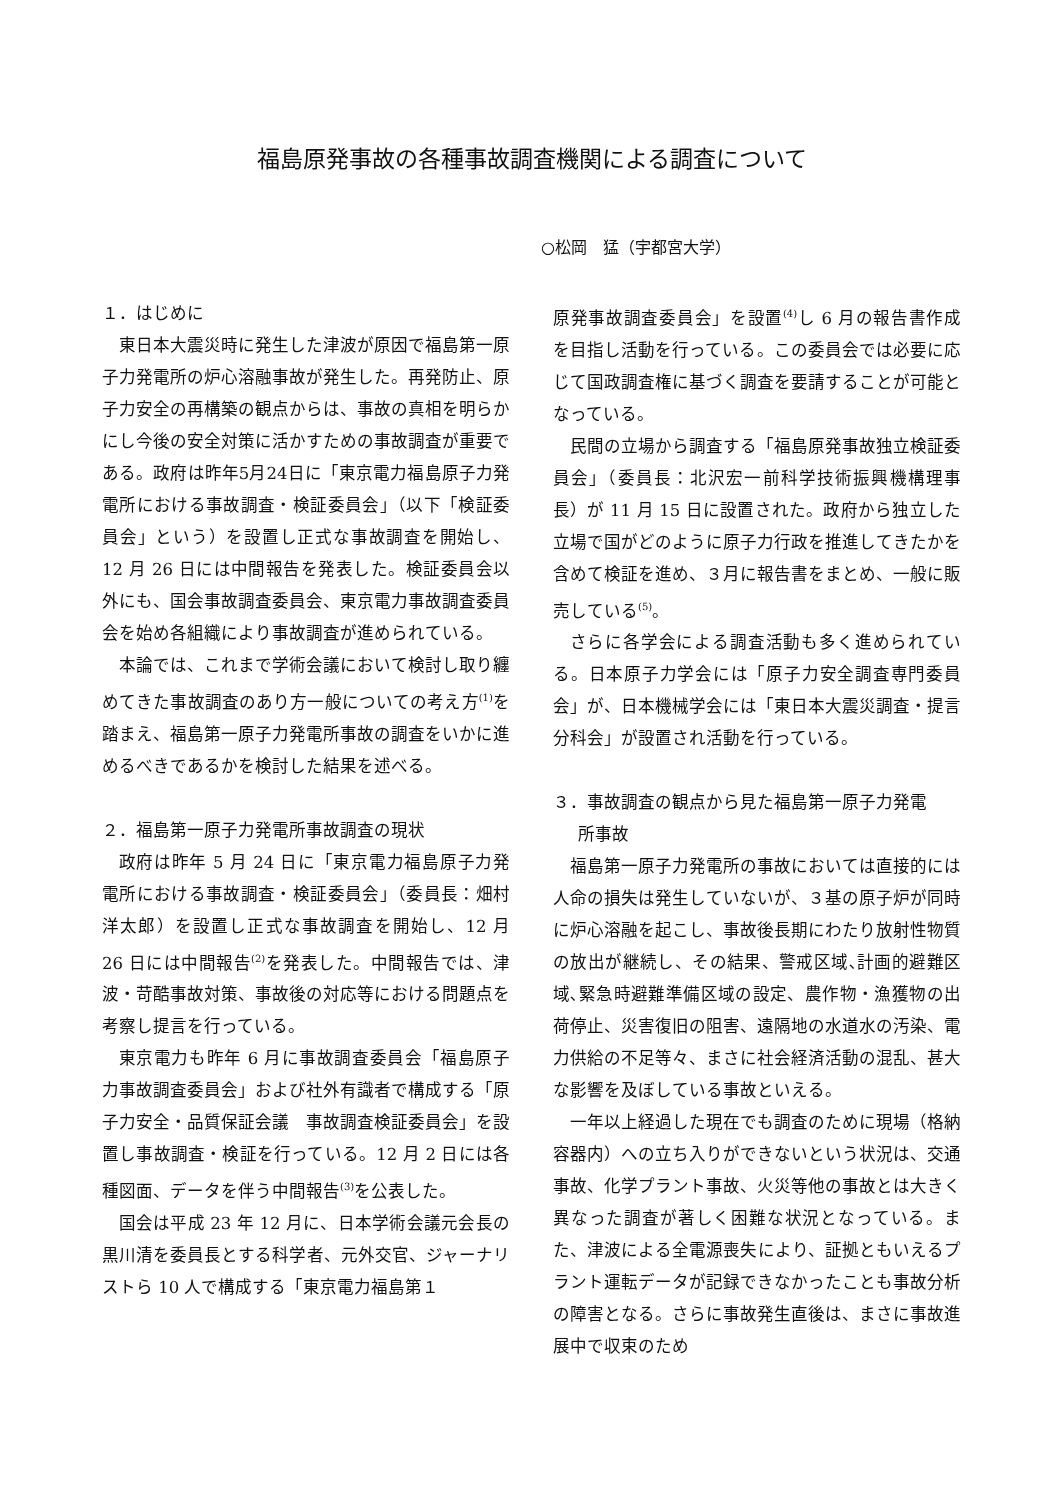福島原発事故の各種事故調査機関による調査について
○松岡　猛（宇都宮大学）
１．はじめに
東日本大震災時に発生した津波が原因で福島第一原子力発電所の炉心溶融事故が発生した。再発防止、原子力安全の再構築の観点からは、事故の真相を明らかにし今後の安全対策に活かすための事故調査が重要である。政府は昨年5月24日に「東京電力福島原子力発電所における事故調査・検証委員会」（以下「検証委員会」という）を設置し正式な事故調査を開始し、12 月 26 日には中間報告を発表した。検証委員会以外にも、国会事故調査委員会、東京電力事故調査委員会を始め各組織により事故調査が進められている。
本論では、これまで学術会議において検討し取り纏めてきた事故調査のあり方一般についての考え方<sup>(1)</sup>を踏まえ、福島第一原子力発電所事故の調査をいかに進めるべきであるかを検討した結果を述べる。
２．福島第一原子力発電所事故調査の現状
政府は昨年 5 月 24 日に「東京電力福島原子力発電所における事故調査・検証委員会」（委員長：畑村洋太郎）を設置し正式な事故調査を開始し、12 月 26 日には中間報告<sup>(2)</sup>を発表した。中間報告では、津波・苛酷事故対策、事故後の対応等における問題点を考察し提言を行っている。
東京電力も昨年 6 月に事故調査委員会「福島原子力事故調査委員会」および社外有識者で構成する「原子力安全・品質保証会議　事故調査検証委員会」を設置し事故調査・検証を行っている。12 月 2 日には各種図面、データを伴う中間報告<sup>(3)</sup>を公表した。
国会は平成 23 年 12 月に、日本学術会議元会長の黒川清を委員長とする科学者、元外交官、ジャーナリストら 10 人で構成する「東京電力福島第１
原発事故調査委員会」を設置<sup>(4)</sup>し 6 月の報告書作成を目指し活動を行っている。この委員会では必要に応じて国政調査権に基づく調査を要請することが可能となっている。
民間の立場から調査する「福島原発事故独立検証委員会」（委員長：北沢宏一前科学技術振興機構理事長）が 11 月 15 日に設置された。政府から独立した立場で国がどのように原子力行政を推進してきたかを含めて検証を進め、３月に報告書をまとめ、一般に販売している<sup>(5)</sup>。
さらに各学会による調査活動も多く進められている。日本原子力学会には「原子力安全調査専門委員会」が、日本機械学会には「東日本大震災調査・提言分科会」が設置され活動を行っている。
３．事故調査の観点から見た福島第一原子力発電
  所事故
福島第一原子力発電所の事故においては直接的には人命の損失は発生していないが、３基の原子炉が同時に炉心溶融を起こし、事故後長期にわたり放射性物質の放出が継続し、その結果、警戒区域､計画的避難区域､緊急時避難準備区域の設定、農作物・漁獲物の出荷停止、災害復旧の阻害、遠隔地の水道水の汚染、電力供給の不足等々、まさに社会経済活動の混乱、甚大な影響を及ぼしている事故といえる。
一年以上経過した現在でも調査のために現場（格納容器内）への立ち入りができないという状況は、交通事故、化学プラント事故、火災等他の事故とは大きく異なった調査が著しく困難な状況となっている。また、津波による全電源喪失により、証拠ともいえるプラント運転データが記録できなかったことも事故分析の障害となる。さらに事故発生直後は、まさに事故進展中で収束のため